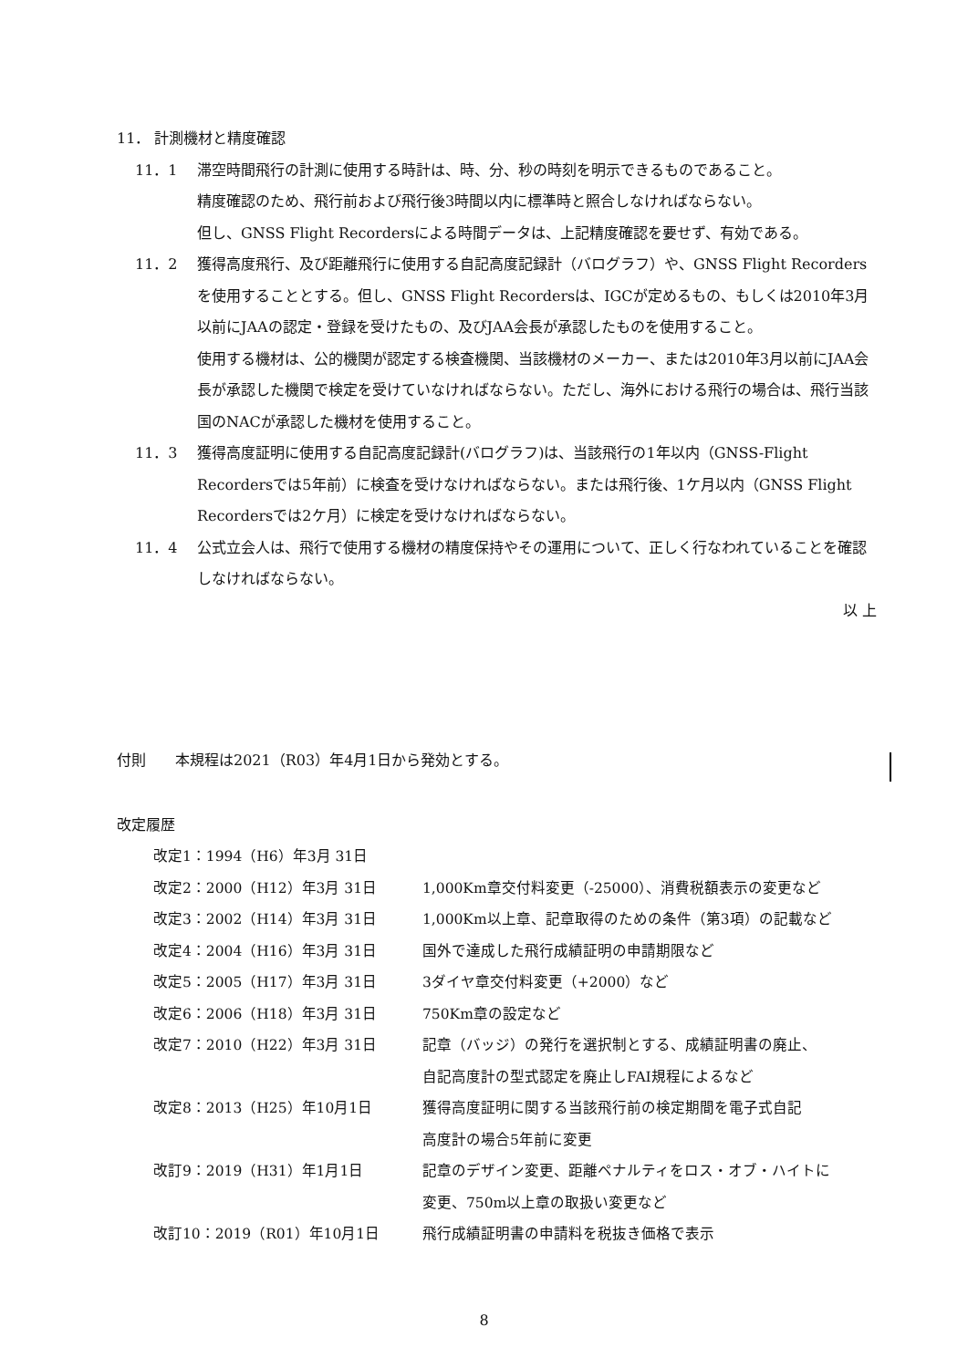11． 計測機材と精度確認
11．1 滞空時間飛行の計測に使用する時計は、時、分、秒の時刻を明示できるものであること。
精度確認のため、飛行前および飛行後3時間以内に標準時と照合しなければならない。
但し、GNSS Flight Recordersによる時間データは、上記精度確認を要せず、有効である。
11．2 獲得高度飛行、及び距離飛行に使用する自記高度記録計（バログラフ）や、GNSS Flight Recordersを使用することとする。但し、GNSS Flight Recordersは、IGCが定めるもの、もしくは2010年3月以前にJAAの認定・登録を受けたもの、及びJAA会長が承認したものを使用すること。
使用する機材は、公的機関が認定する検査機関、当該機材のメーカー、または2010年3月以前にJAA会長が承認した機関で検定を受けていなければならない。ただし、海外における飛行の場合は、飛行当該国のNACが承認した機材を使用すること。
11．3 獲得高度証明に使用する自記高度記録計(バログラフ)は、当該飛行の1年以内（GNSS-Flight Recordersでは5年前）に検査を受けなければならない。または飛行後、1ケ月以内（GNSS Flight Recordersでは2ケ月）に検定を受けなければならない。
11．4 公式立会人は、飛行で使用する機材の精度保持やその運用について、正しく行なわれていることを確認しなければならない。
以 上
付則　　本規程は2021（R03）年4月1日から発効とする。
改定履歴
| 改定1：1994（H6）年3月 31日 | |
| 改定2：2000（H12）年3月 31日 | 1,000Km章交付料変更（-25000）、消費税額表示の変更など |
| 改定3：2002（H14）年3月 31日 | 1,000Km以上章、記章取得のための条件（第3項）の記載など |
| 改定4：2004（H16）年3月 31日 | 国外で達成した飛行成績証明の申請期限など |
| 改定5：2005（H17）年3月 31日 | 3ダイヤ章交付料変更（+2000）など |
| 改定6：2006（H18）年3月 31日 | 750Km章の設定など |
| 改定7：2010（H22）年3月 31日 | 記章（バッジ）の発行を選択制とする、成績証明書の廃止、 自記高度計の型式認定を廃止しFAI規程によるなど |
| 改定8：2013（H25）年10月1日 | 獲得高度証明に関する当該飛行前の検定期間を電子式自記 高度計の場合5年前に変更 |
| 改訂9：2019（H31）年1月1日 | 記章のデザイン変更、距離ペナルティをロス・オブ・ハイトに 変更、750m以上章の取扱い変更など |
| 改訂10：2019（R01）年10月1日 | 飛行成績証明書の申請料を税抜き価格で表示 |
8